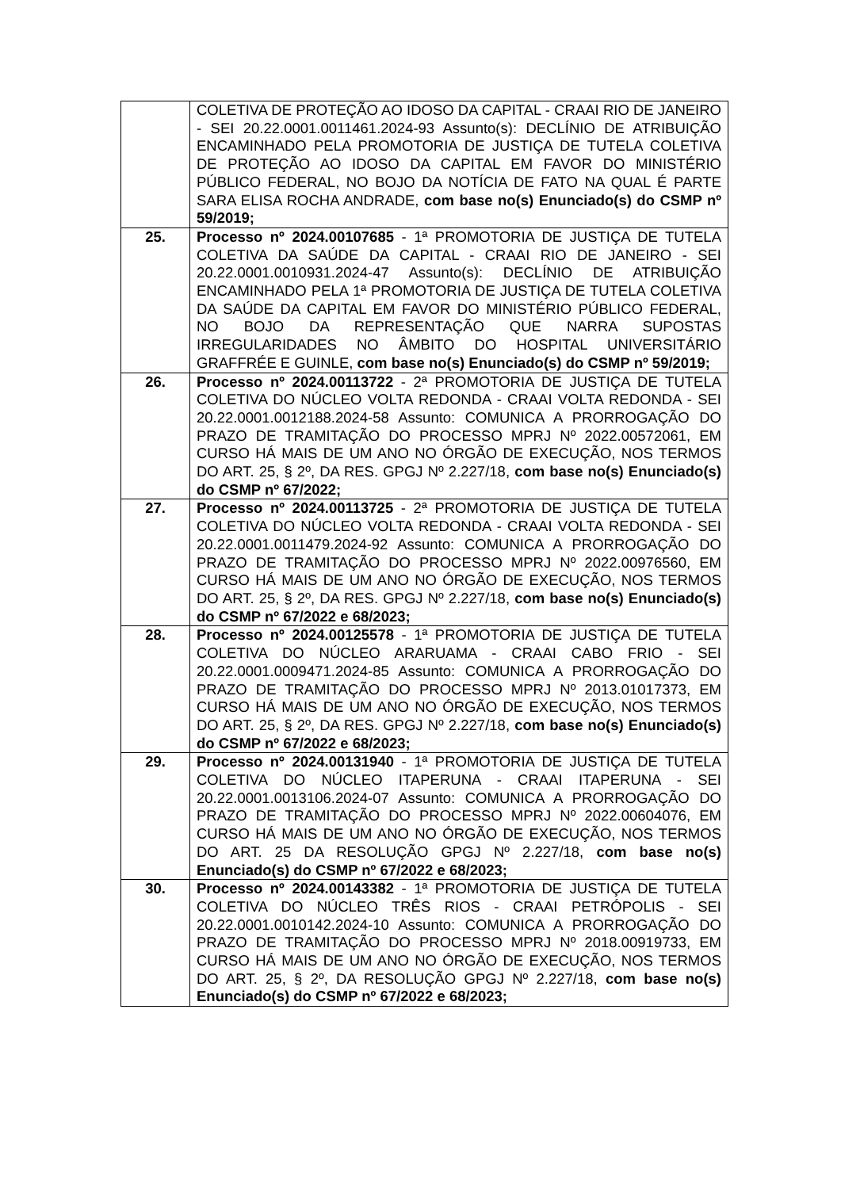| | COLETIVA DE PROTEÇÃO AO IDOSO DA CAPITAL - CRAAI RIO DE JANEIRO - SEI 20.22.0001.0011461.2024-93 Assunto(s): DECLÍNIO DE ATRIBUIÇÃO ENCAMINHADO PELA PROMOTORIA DE JUSTIÇA DE TUTELA COLETIVA DE PROTEÇÃO AO IDOSO DA CAPITAL EM FAVOR DO MINISTÉRIO PÚBLICO FEDERAL, NO BOJO DA NOTÍCIA DE FATO NA QUAL É PARTE SARA ELISA ROCHA ANDRADE, com base no(s) Enunciado(s) do CSMP nº 59/2019; |
| 25. | Processo nº 2024.00107685 - 1ª PROMOTORIA DE JUSTIÇA DE TUTELA COLETIVA DA SAÚDE DA CAPITAL - CRAAI RIO DE JANEIRO - SEI 20.22.0001.0010931.2024-47 Assunto(s): DECLÍNIO DE ATRIBUIÇÃO ENCAMINHADO PELA 1ª PROMOTORIA DE JUSTIÇA DE TUTELA COLETIVA DA SAÚDE DA CAPITAL EM FAVOR DO MINISTÉRIO PÚBLICO FEDERAL, NO BOJO DA REPRESENTAÇÃO QUE NARRA SUPOSTAS IRREGULARIDADES NO ÂMBITO DO HOSPITAL UNIVERSITÁRIO GRAFFRÉE E GUINLE, com base no(s) Enunciado(s) do CSMP nº 59/2019; |
| 26. | Processo nº 2024.00113722 - 2ª PROMOTORIA DE JUSTIÇA DE TUTELA COLETIVA DO NÚCLEO VOLTA REDONDA - CRAAI VOLTA REDONDA - SEI 20.22.0001.0012188.2024-58 Assunto: COMUNICA A PRORROGAÇÃO DO PRAZO DE TRAMITAÇÃO DO PROCESSO MPRJ Nº 2022.00572061, EM CURSO HÁ MAIS DE UM ANO NO ÓRGÃO DE EXECUÇÃO, NOS TERMOS DO ART. 25, § 2º, DA RES. GPGJ Nº 2.227/18, com base no(s) Enunciado(s) do CSMP nº 67/2022; |
| 27. | Processo nº 2024.00113725 - 2ª PROMOTORIA DE JUSTIÇA DE TUTELA COLETIVA DO NÚCLEO VOLTA REDONDA - CRAAI VOLTA REDONDA - SEI 20.22.0001.0011479.2024-92 Assunto: COMUNICA A PRORROGAÇÃO DO PRAZO DE TRAMITAÇÃO DO PROCESSO MPRJ Nº 2022.00976560, EM CURSO HÁ MAIS DE UM ANO NO ÓRGÃO DE EXECUÇÃO, NOS TERMOS DO ART. 25, § 2º, DA RES. GPGJ Nº 2.227/18, com base no(s) Enunciado(s) do CSMP nº 67/2022 e 68/2023; |
| 28. | Processo nº 2024.00125578 - 1ª PROMOTORIA DE JUSTIÇA DE TUTELA COLETIVA DO NÚCLEO ARARUAMA - CRAAI CABO FRIO - SEI 20.22.0001.0009471.2024-85 Assunto: COMUNICA A PRORROGAÇÃO DO PRAZO DE TRAMITAÇÃO DO PROCESSO MPRJ Nº 2013.01017373, EM CURSO HÁ MAIS DE UM ANO NO ÓRGÃO DE EXECUÇÃO, NOS TERMOS DO ART. 25, § 2º, DA RES. GPGJ Nº 2.227/18, com base no(s) Enunciado(s) do CSMP nº 67/2022 e 68/2023; |
| 29. | Processo nº 2024.00131940 - 1ª PROMOTORIA DE JUSTIÇA DE TUTELA COLETIVA DO NÚCLEO ITAPERUNA - CRAAI ITAPERUNA - SEI 20.22.0001.0013106.2024-07 Assunto: COMUNICA A PRORROGAÇÃO DO PRAZO DE TRAMITAÇÃO DO PROCESSO MPRJ Nº 2022.00604076, EM CURSO HÁ MAIS DE UM ANO NO ÓRGÃO DE EXECUÇÃO, NOS TERMOS DO ART. 25 DA RESOLUÇÃO GPGJ Nº 2.227/18, com base no(s) Enunciado(s) do CSMP nº 67/2022 e 68/2023; |
| 30. | Processo nº 2024.00143382 - 1ª PROMOTORIA DE JUSTIÇA DE TUTELA COLETIVA DO NÚCLEO TRÊS RIOS - CRAAI PETRÓPOLIS - SEI 20.22.0001.0010142.2024-10 Assunto: COMUNICA A PRORROGAÇÃO DO PRAZO DE TRAMITAÇÃO DO PROCESSO MPRJ Nº 2018.00919733, EM CURSO HÁ MAIS DE UM ANO NO ÓRGÃO DE EXECUÇÃO, NOS TERMOS DO ART. 25, § 2º, DA RESOLUÇÃO GPGJ Nº 2.227/18, com base no(s) Enunciado(s) do CSMP nº 67/2022 e 68/2023; |